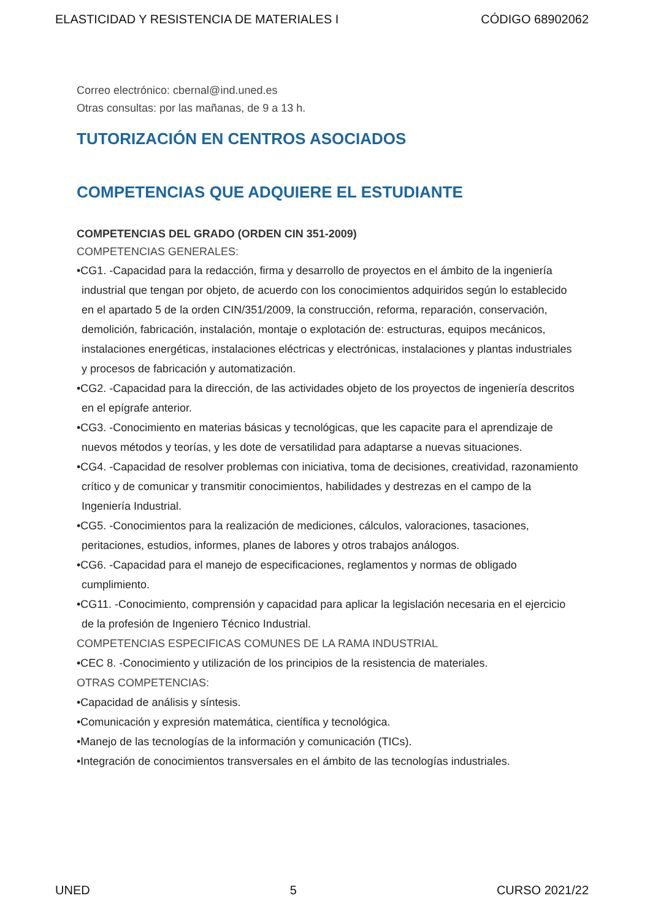ELASTICIDAD Y RESISTENCIA DE MATERIALES I CÓDIGO 68902062
Correo electrónico: cbernal@ind.uned.es
Otras consultas: por las mañanas, de 9 a 13 h.
TUTORIZACIÓN EN CENTROS ASOCIADOS
COMPETENCIAS QUE ADQUIERE EL ESTUDIANTE
COMPETENCIAS DEL GRADO (ORDEN CIN 351-2009)
COMPETENCIAS GENERALES:
•CG1. -Capacidad para la redacción, firma y desarrollo de proyectos en el ámbito de la ingeniería industrial que tengan por objeto, de acuerdo con los conocimientos adquiridos según lo establecido en el apartado 5 de la orden CIN/351/2009, la construcción, reforma, reparación, conservación, demolición, fabricación, instalación, montaje o explotación de: estructuras, equipos mecánicos, instalaciones energéticas, instalaciones eléctricas y electrónicas, instalaciones y plantas industriales y procesos de fabricación y automatización.
•CG2. -Capacidad para la dirección, de las actividades objeto de los proyectos de ingeniería descritos en el epígrafe anterior.
•CG3. -Conocimiento en materias básicas y tecnológicas, que les capacite para el aprendizaje de nuevos métodos y teorías, y les dote de versatilidad para adaptarse a nuevas situaciones.
•CG4. -Capacidad de resolver problemas con iniciativa, toma de decisiones, creatividad, razonamiento crítico y de comunicar y transmitir conocimientos, habilidades y destrezas en el campo de la Ingeniería Industrial.
•CG5. -Conocimientos para la realización de mediciones, cálculos, valoraciones, tasaciones, peritaciones, estudios, informes, planes de labores y otros trabajos análogos.
•CG6. -Capacidad para el manejo de especificaciones, reglamentos y normas de obligado cumplimiento.
•CG11. -Conocimiento, comprensión y capacidad para aplicar la legislación necesaria en el ejercicio de la profesión de Ingeniero Técnico Industrial.
COMPETENCIAS ESPECIFICAS COMUNES DE LA RAMA INDUSTRIAL
•CEC 8. -Conocimiento y utilización de los principios de la resistencia de materiales.
OTRAS COMPETENCIAS:
•Capacidad de análisis y síntesis.
•Comunicación y expresión matemática, científica y tecnológica.
•Manejo de las tecnologías de la información y comunicación (TICs).
•Integración de conocimientos transversales en el ámbito de las tecnologías industriales.
UNED 5 CURSO 2021/22